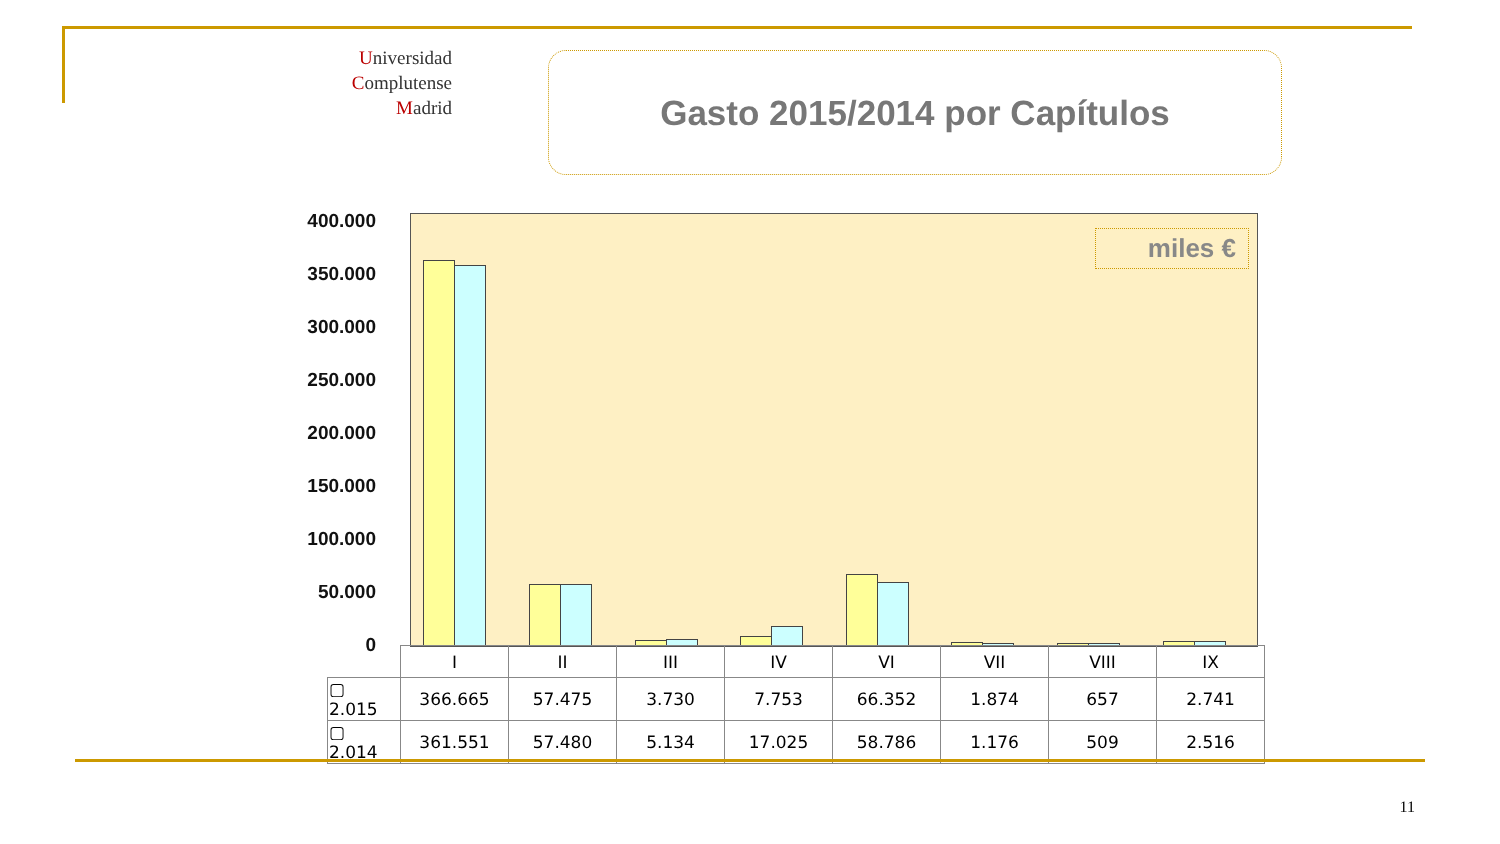Universidad
Complutense
Madrid
Gasto 2015/2014 por Capítulos
400.000
350.000
300.000
250.000
200.000
150.000
100.000
50.000
0
miles €
| | I | II | III | IV | VI | VII | VIII | IX |
| --- | --- | --- | --- | --- | --- | --- | --- | --- |
| ▢ 2.015 | 366.665 | 57.475 | 3.730 | 7.753 | 66.352 | 1.874 | 657 | 2.741 |
| ▢ 2.014 | 361.551 | 57.480 | 5.134 | 17.025 | 58.786 | 1.176 | 509 | 2.516 |
11